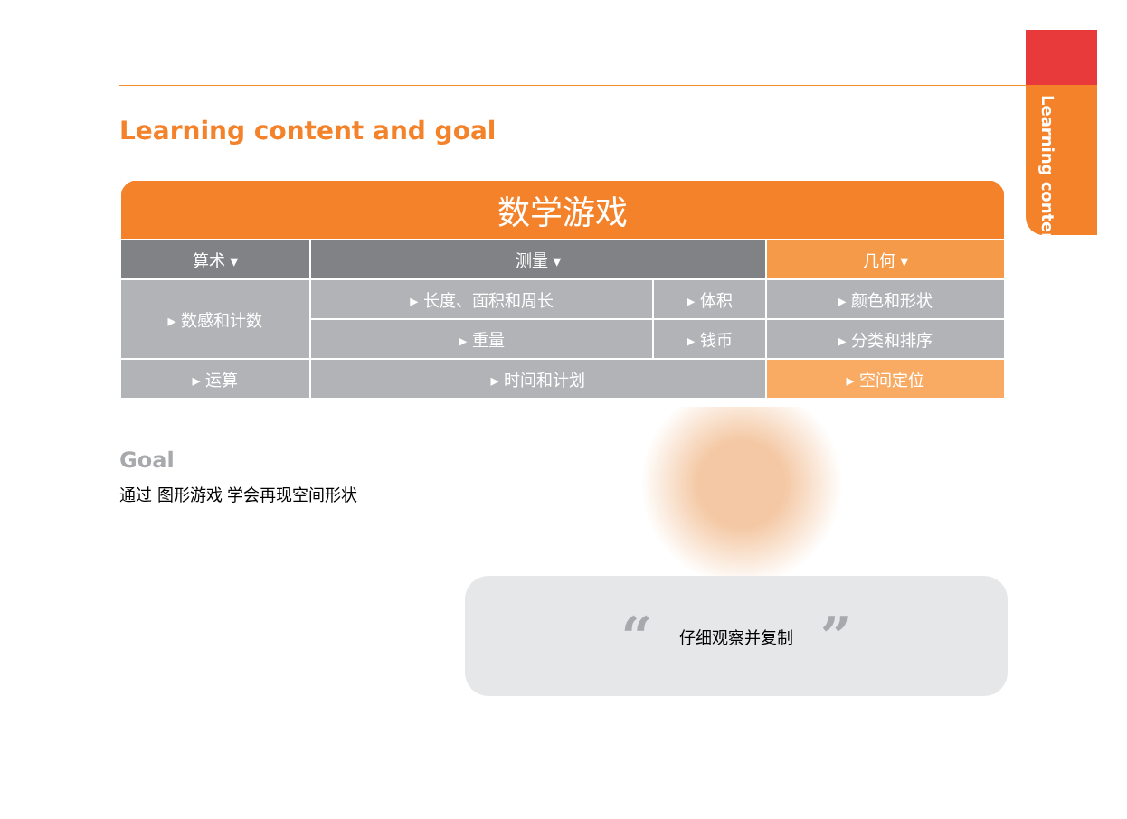Learning content
Learning content and goal
| 数学游戏 | | | |
| --- | --- | --- | --- |
| 算术 ▾ | 测量 ▾ | | 几何 ▾ |
| ▸ 数感和计数 | ▸ 长度、面积和周长 | ▸ 体积 | ▸ 颜色和形状 |
| | ▸ 重量 | ▸ 钱币 | ▸ 分类和排序 |
| ▸ 运算 | ▸ 时间和计划 | | ▸ 空间定位 |
Goal
通过 图形游戏 学会再现空间形状
“仔细观察并复制”